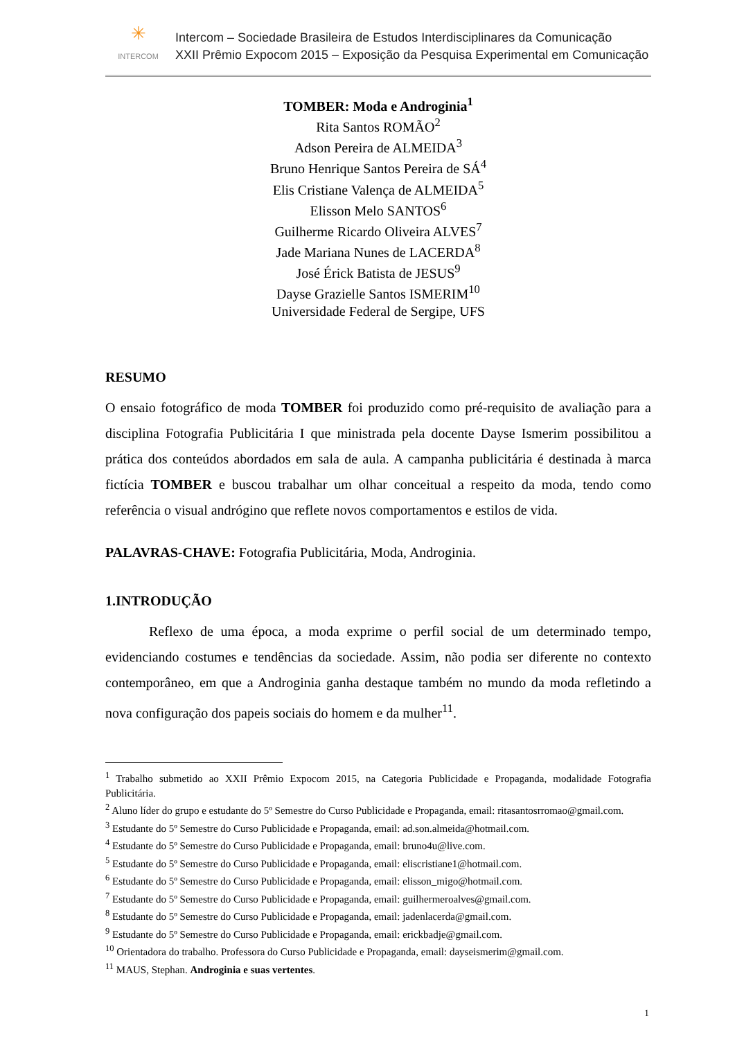✳
INTERCOM
Intercom – Sociedade Brasileira de Estudos Interdisciplinares da Comunicação
XXII Prêmio Expocom 2015 – Exposição da Pesquisa Experimental em Comunicação
TOMBER: Moda e Androginia<sup>1</sup>
Rita Santos ROMÃO<sup>2</sup>
Adson Pereira de ALMEIDA<sup>3</sup>
Bruno Henrique Santos Pereira de SÁ<sup>4</sup>
Elis Cristiane Valença de ALMEIDA<sup>5</sup>
Elisson Melo SANTOS<sup>6</sup>
Guilherme Ricardo Oliveira ALVES<sup>7</sup>
Jade Mariana Nunes de LACERDA<sup>8</sup>
José Érick Batista de JESUS<sup>9</sup>
Dayse Grazielle Santos ISMERIM<sup>10</sup>
Universidade Federal de Sergipe, UFS
RESUMO
O ensaio fotográfico de moda TOMBER foi produzido como pré-requisito de avaliação para a disciplina Fotografia Publicitária I que ministrada pela docente Dayse Ismerim possibilitou a prática dos conteúdos abordados em sala de aula. A campanha publicitária é destinada à marca fictícia TOMBER e buscou trabalhar um olhar conceitual a respeito da moda, tendo como referência o visual andrógino que reflete novos comportamentos e estilos de vida.
PALAVRAS-CHAVE: Fotografia Publicitária, Moda, Androginia.
1.INTRODUÇÃO
Reflexo de uma época, a moda exprime o perfil social de um determinado tempo, evidenciando costumes e tendências da sociedade. Assim, não podia ser diferente no contexto contemporâneo, em que a Androginia ganha destaque também no mundo da moda refletindo a nova configuração dos papeis sociais do homem e da mulher<sup>11</sup>.
<sup>1</sup> Trabalho submetido ao XXII Prêmio Expocom 2015, na Categoria Publicidade e Propaganda, modalidade Fotografia Publicitária.
<sup>2</sup> Aluno líder do grupo e estudante do 5º Semestre do Curso Publicidade e Propaganda, email: ritasantosrromao@gmail.com.
<sup>3</sup> Estudante do 5º Semestre do Curso Publicidade e Propaganda, email: ad.son.almeida@hotmail.com.
<sup>4</sup> Estudante do 5º Semestre do Curso Publicidade e Propaganda, email: bruno4u@live.com.
<sup>5</sup> Estudante do 5º Semestre do Curso Publicidade e Propaganda, email: eliscristiane1@hotmail.com.
<sup>6</sup> Estudante do 5º Semestre do Curso Publicidade e Propaganda, email: elisson_migo@hotmail.com.
<sup>7</sup> Estudante do 5º Semestre do Curso Publicidade e Propaganda, email: guilhermeroalves@gmail.com.
<sup>8</sup> Estudante do 5º Semestre do Curso Publicidade e Propaganda, email: jadenlacerda@gmail.com.
<sup>9</sup> Estudante do 5º Semestre do Curso Publicidade e Propaganda, email: erickbadje@gmail.com.
<sup>10</sup> Orientadora do trabalho. Professora do Curso Publicidade e Propaganda, email: dayseismerim@gmail.com.
<sup>11</sup> MAUS, Stephan. Androginia e suas vertentes.
1